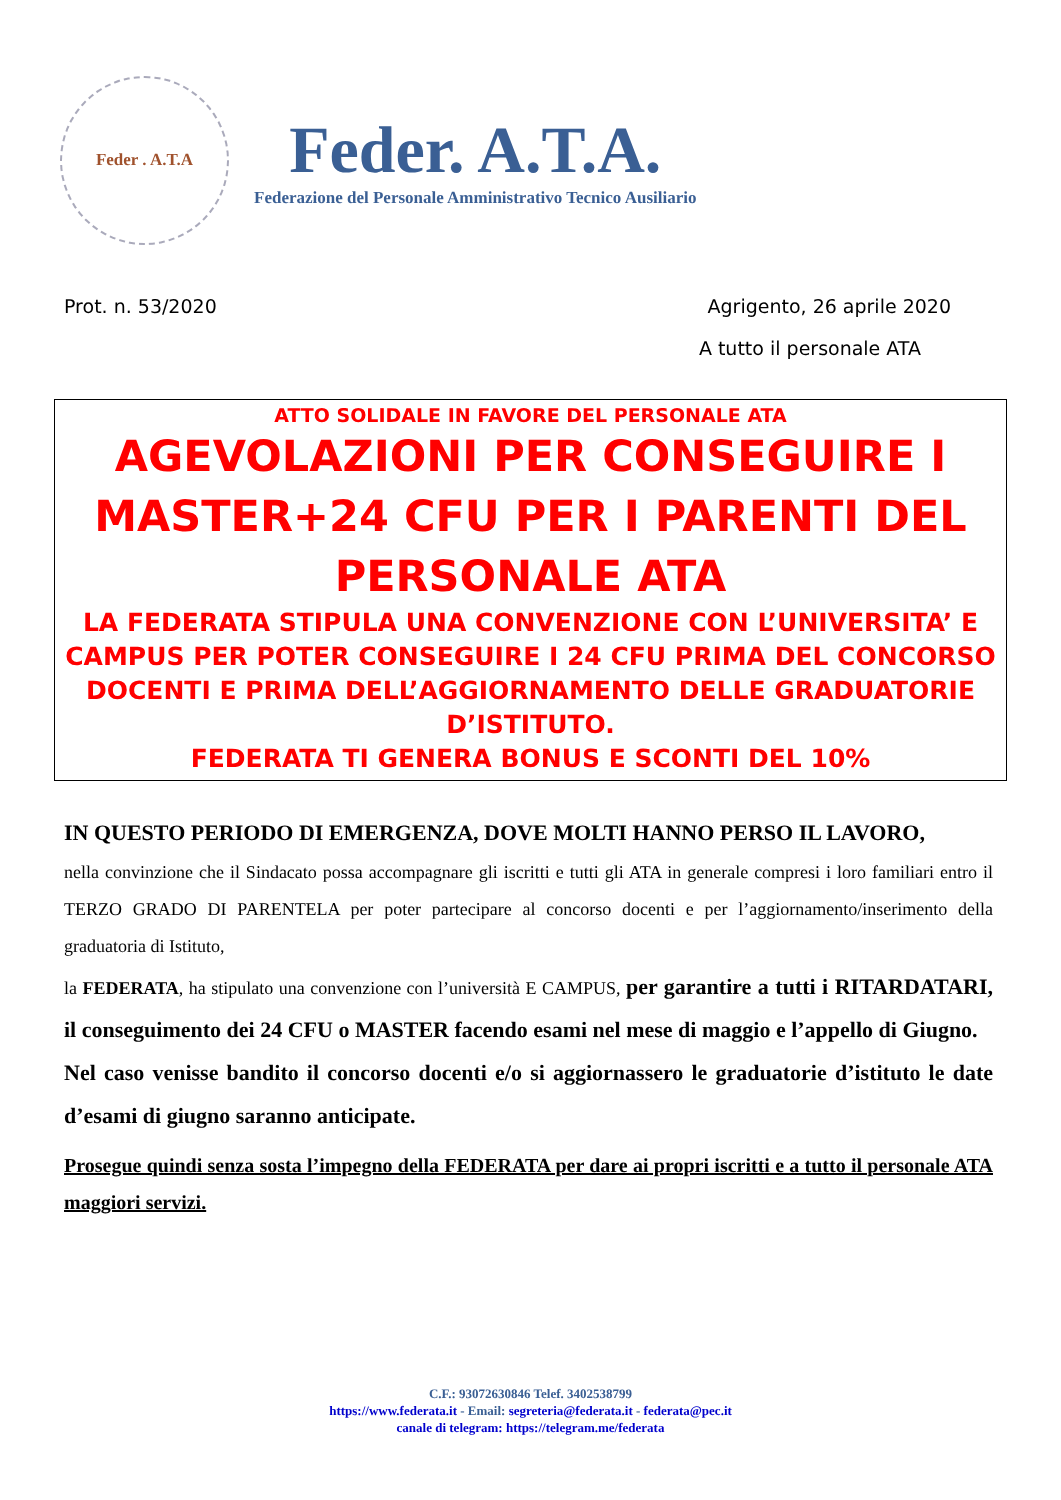Feder . A.T.A
Feder. A.T.A.
Federazione del Personale Amministrativo Tecnico Ausiliario
Prot. n. 53/2020 Agrigento, 26 aprile 2020
A tutto il personale ATA
ATTO SOLIDALE IN FAVORE DEL PERSONALE ATA
AGEVOLAZIONI PER CONSEGUIRE I MASTER+24 CFU PER I PARENTI DEL PERSONALE ATA
LA FEDERATA STIPULA UNA CONVENZIONE CON L’UNIVERSITA’ E CAMPUS PER POTER CONSEGUIRE I 24 CFU PRIMA DEL CONCORSO DOCENTI E PRIMA DELL’AGGIORNAMENTO DELLE GRADUATORIE D’ISTITUTO.
FEDERATA TI GENERA BONUS E SCONTI DEL 10%
IN QUESTO PERIODO DI EMERGENZA, DOVE MOLTI HANNO PERSO IL LAVORO,
nella convinzione che il Sindacato possa accompagnare gli iscritti e tutti gli ATA in generale compresi i loro familiari entro il TERZO GRADO DI PARENTELA per poter partecipare al concorso docenti e per l’aggiornamento/inserimento della graduatoria di Istituto,
la FEDERATA, ha stipulato una convenzione con l’università E CAMPUS, per garantire a tutti i RITARDATARI, il conseguimento dei 24 CFU o MASTER facendo esami nel mese di maggio e l’appello di Giugno.
Nel caso venisse bandito il concorso docenti e/o si aggiornassero le graduatorie d’istituto le date d’esami di giugno saranno anticipate.
Prosegue quindi senza sosta l’impegno della FEDERATA per dare ai propri iscritti e a tutto il personale ATA maggiori servizi.
C.F.: 93072630846 Telef. 3402538799
https://www.federata.it - Email: segreteria@federata.it - federata@pec.it
canale di telegram: https://telegram.me/federata